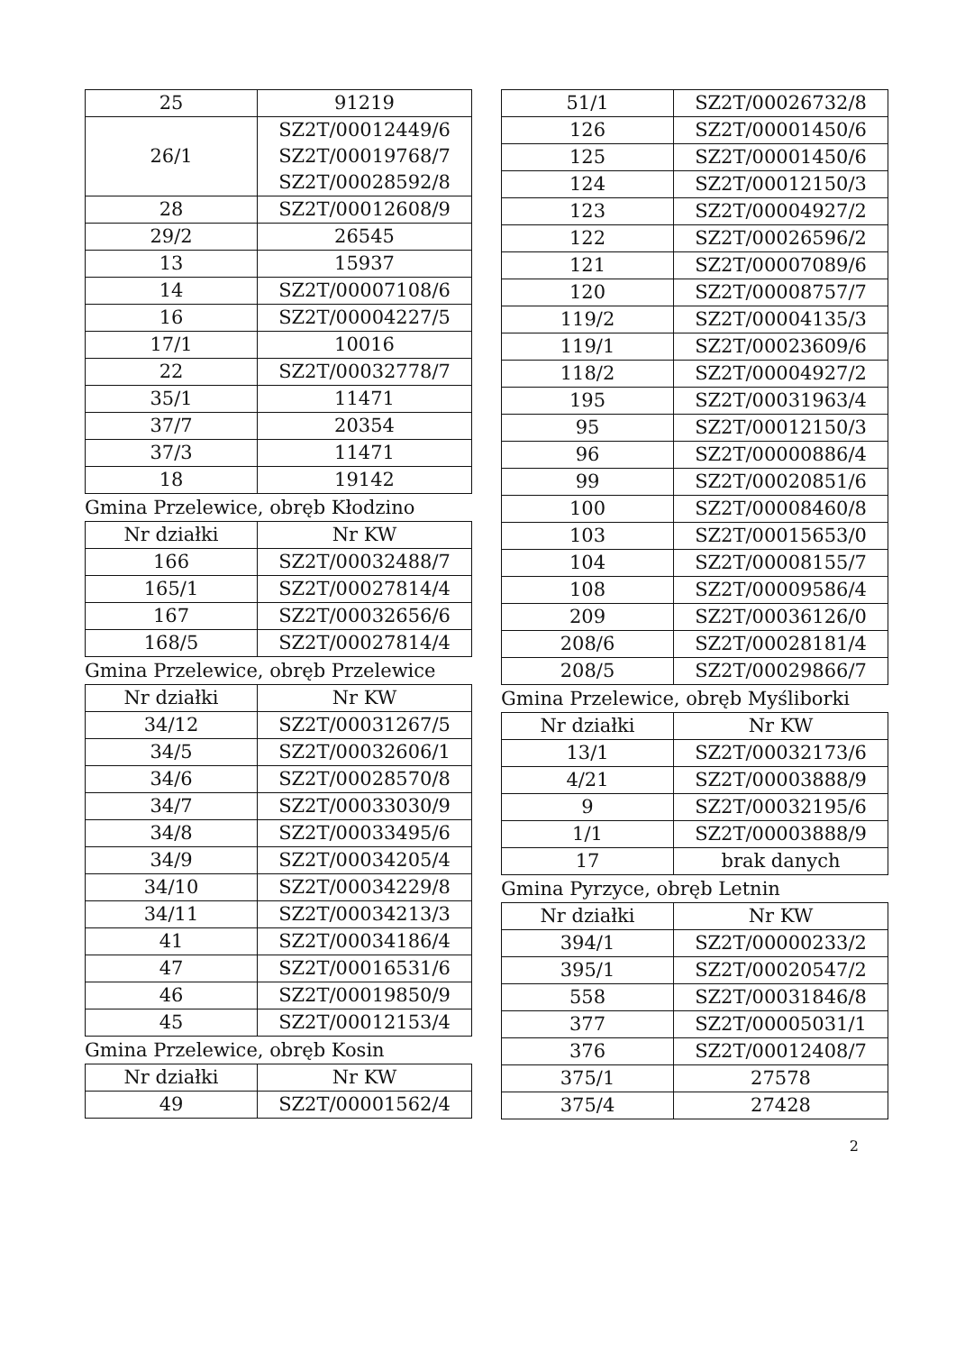| 25 | 91219 |
| 26/1 | SZ2T/00012449/6 SZ2T/00019768/7 SZ2T/00028592/8 |
| 28 | SZ2T/00012608/9 |
| 29/2 | 26545 |
| 13 | 15937 |
| 14 | SZ2T/00007108/6 |
| 16 | SZ2T/00004227/5 |
| 17/1 | 10016 |
| 22 | SZ2T/00032778/7 |
| 35/1 | 11471 |
| 37/7 | 20354 |
| 37/3 | 11471 |
| 18 | 19142 |
Gmina Przelewice, obręb Kłodzino
| Nr działki | Nr KW |
| --- | --- |
| 166 | SZ2T/00032488/7 |
| 165/1 | SZ2T/00027814/4 |
| 167 | SZ2T/00032656/6 |
| 168/5 | SZ2T/00027814/4 |
Gmina Przelewice, obręb Przelewice
| Nr działki | Nr KW |
| --- | --- |
| 34/12 | SZ2T/00031267/5 |
| 34/5 | SZ2T/00032606/1 |
| 34/6 | SZ2T/00028570/8 |
| 34/7 | SZ2T/00033030/9 |
| 34/8 | SZ2T/00033495/6 |
| 34/9 | SZ2T/00034205/4 |
| 34/10 | SZ2T/00034229/8 |
| 34/11 | SZ2T/00034213/3 |
| 41 | SZ2T/00034186/4 |
| 47 | SZ2T/00016531/6 |
| 46 | SZ2T/00019850/9 |
| 45 | SZ2T/00012153/4 |
Gmina Przelewice, obręb Kosin
| Nr działki | Nr KW |
| --- | --- |
| 49 | SZ2T/00001562/4 |
| 51/1 | SZ2T/00026732/8 |
| 126 | SZ2T/00001450/6 |
| 125 | SZ2T/00001450/6 |
| 124 | SZ2T/00012150/3 |
| 123 | SZ2T/00004927/2 |
| 122 | SZ2T/00026596/2 |
| 121 | SZ2T/00007089/6 |
| 120 | SZ2T/00008757/7 |
| 119/2 | SZ2T/00004135/3 |
| 119/1 | SZ2T/00023609/6 |
| 118/2 | SZ2T/00004927/2 |
| 195 | SZ2T/00031963/4 |
| 95 | SZ2T/00012150/3 |
| 96 | SZ2T/00000886/4 |
| 99 | SZ2T/00020851/6 |
| 100 | SZ2T/00008460/8 |
| 103 | SZ2T/00015653/0 |
| 104 | SZ2T/00008155/7 |
| 108 | SZ2T/00009586/4 |
| 209 | SZ2T/00036126/0 |
| 208/6 | SZ2T/00028181/4 |
| 208/5 | SZ2T/00029866/7 |
Gmina Przelewice, obręb Myśliborki
| Nr działki | Nr KW |
| --- | --- |
| 13/1 | SZ2T/00032173/6 |
| 4/21 | SZ2T/00003888/9 |
| 9 | SZ2T/00032195/6 |
| 1/1 | SZ2T/00003888/9 |
| 17 | brak danych |
Gmina Pyrzyce, obręb Letnin
| Nr działki | Nr KW |
| --- | --- |
| 394/1 | SZ2T/00000233/2 |
| 395/1 | SZ2T/00020547/2 |
| 558 | SZ2T/00031846/8 |
| 377 | SZ2T/00005031/1 |
| 376 | SZ2T/00012408/7 |
| 375/1 | 27578 |
| 375/4 | 27428 |
2